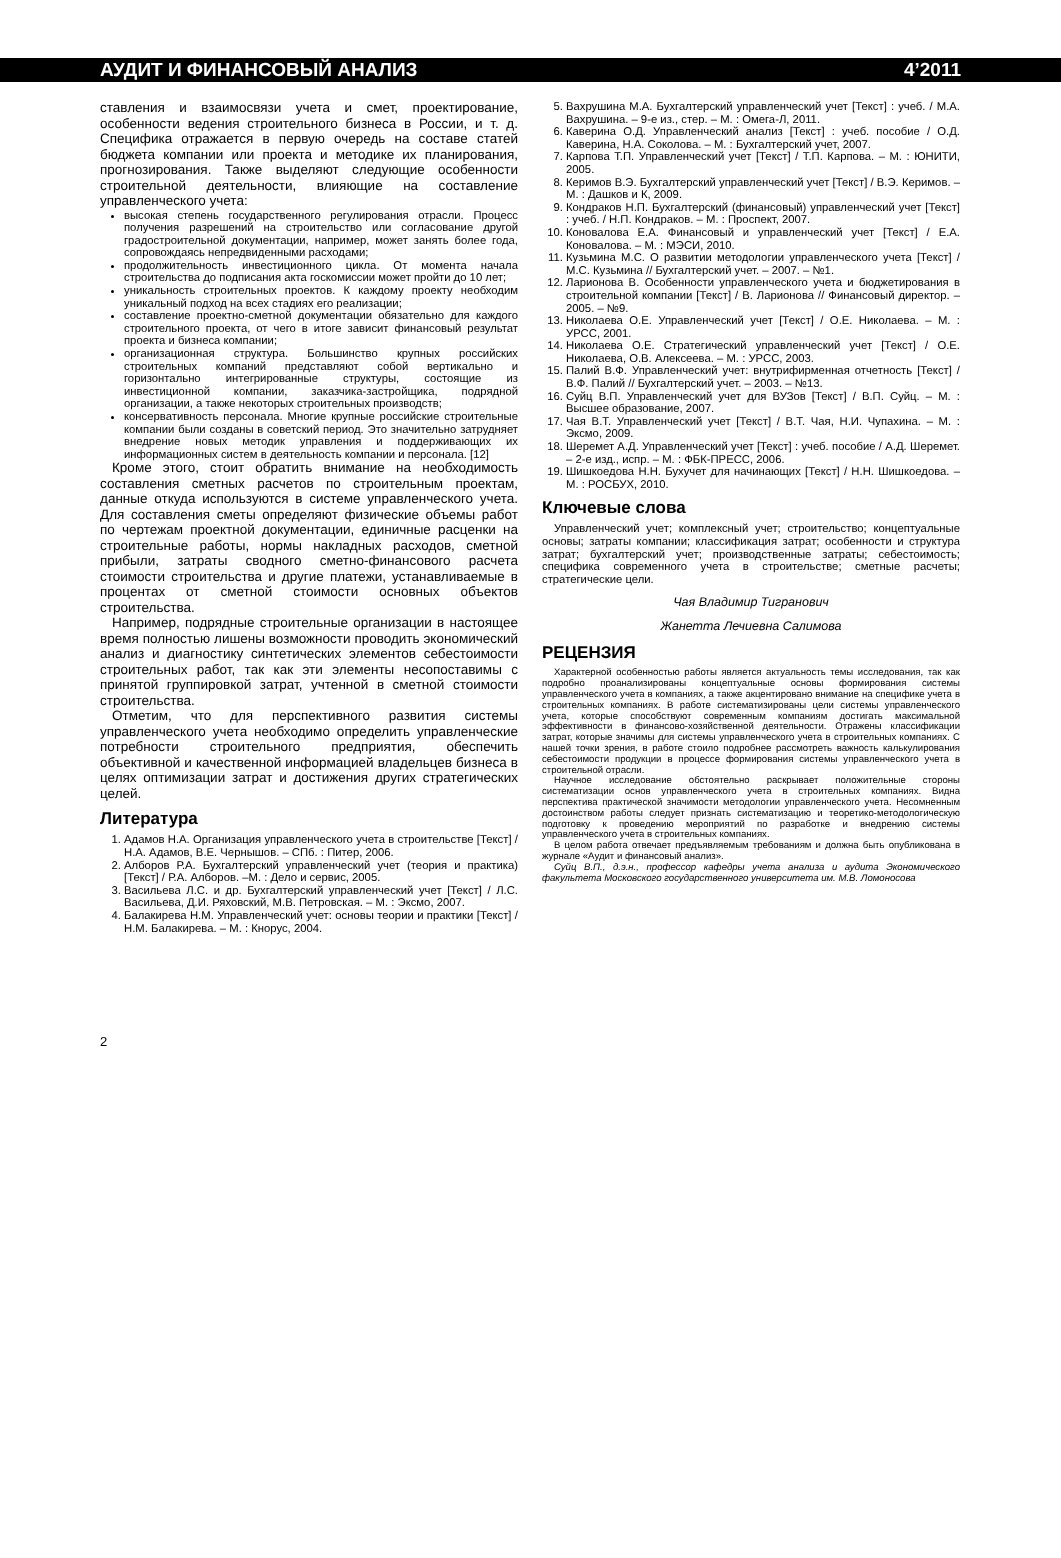АУДИТ И ФИНАНСОВЫЙ АНАЛИЗ 4’2011
ставления и взаимосвязи учета и смет, проектирование, особенности ведения строительного бизнеса в России, и т. д. Специфика отражается в первую очередь на составе статей бюджета компании или проекта и методике их планирования, прогнозирования. Также выделяют следующие особенности строительной деятельности, влияющие на составление управленческого учета:
высокая степень государственного регулирования отрасли. Процесс получения разрешений на строительство или согласование другой градостроительной документации, например, может занять более года, сопровождаясь непредвиденными расходами;
продолжительность инвестиционного цикла. От момента начала строительства до подписания акта госкомиссии может пройти до 10 лет;
уникальность строительных проектов. К каждому проекту необходим уникальный подход на всех стадиях его реализации;
составление проектно-сметной документации обязательно для каждого строительного проекта, от чего в итоге зависит финансовый результат проекта и бизнеса компании;
организационная структура. Большинство крупных российских строительных компаний представляют собой вертикально и горизонтально интегрированные структуры, состоящие из инвестиционной компании, заказчика-застройщика, подрядной организации, а также некоторых строительных производств;
консервативность персонала. Многие крупные российские строительные компании были созданы в советский период. Это значительно затрудняет внедрение новых методик управления и поддерживающих их информационных систем в деятельность компании и персонала. [12]
Кроме этого, стоит обратить внимание на необходимость составления сметных расчетов по строительным проектам, данные откуда используются в системе управленческого учета. Для составления сметы определяют физические объемы работ по чертежам проектной документации, единичные расценки на строительные работы, нормы накладных расходов, сметной прибыли, затраты сводного сметно-финансового расчета стоимости строительства и другие платежи, устанавливаемые в процентах от сметной стоимости основных объектов строительства.
Например, подрядные строительные организации в настоящее время полностью лишены возможности проводить экономический анализ и диагностику синтетических элементов себестоимости строительных работ, так как эти элементы несопоставимы с принятой группировкой затрат, учтенной в сметной стоимости строительства.
Отметим, что для перспективного развития системы управленческого учета необходимо определить управленческие потребности строительного предприятия, обеспечить объективной и качественной информацией владельцев бизнеса в целях оптимизации затрат и достижения других стратегических целей.
Литература
1. Адамов Н.А. Организация управленческого учета в строительстве [Текст] / Н.А. Адамов, В.Е. Чернышов. – СПб. : Питер, 2006.
2. Алборов Р.А. Бухгалтерский управленческий учет (теория и практика) [Текст] / Р.А. Алборов. –М. : Дело и сервис, 2005.
3. Васильева Л.С. и др. Бухгалтерский управленческий учет [Текст] / Л.С. Васильева, Д.И. Ряховский, М.В. Петровская. – М. : Эксмо, 2007.
4. Балакирева Н.М. Управленческий учет: основы теории и практики [Текст] / Н.М. Балакирева. – М. : Кнорус, 2004.
5. Вахрушина М.А. Бухгалтерский управленческий учет [Текст] : учеб. / М.А. Вахрушина. – 9-е из., стер. – М. : Омега-Л, 2011.
6. Каверина О.Д. Управленческий анализ [Текст] : учеб. пособие / О.Д. Каверина, Н.А. Соколова. – М. : Бухгалтерский учет, 2007.
7. Карпова Т.П. Управленческий учет [Текст] / Т.П. Карпова. – М. : ЮНИТИ, 2005.
8. Керимов В.Э. Бухгалтерский управленческий учет [Текст] / В.Э. Керимов. – М. : Дашков и К, 2009.
9. Кондраков Н.П. Бухгалтерский (финансовый) управленческий учет [Текст] : учеб. / Н.П. Кондраков. – М. : Проспект, 2007.
10. Коновалова Е.А. Финансовый и управленческий учет [Текст] / Е.А. Коновалова. – М. : МЭСИ, 2010.
11. Кузьмина М.С. О развитии методологии управленческого учета [Текст] / М.С. Кузьмина // Бухгалтерский учет. – 2007. – №1.
12. Ларионова В. Особенности управленческого учета и бюджетирования в строительной компании [Текст] / В. Ларионова // Финансовый директор. – 2005. – №9.
13. Николаева О.Е. Управленческий учет [Текст] / О.Е. Николаева. – М. : УРСС, 2001.
14. Николаева О.Е. Стратегический управленческий учет [Текст] / О.Е. Николаева, О.В. Алексеева. – М. : УРСС, 2003.
15. Палий В.Ф. Управленческий учет: внутрифирменная отчетность [Текст] / В.Ф. Палий // Бухгалтерский учет. – 2003. – №13.
16. Суйц В.П. Управленческий учет для ВУЗов [Текст] / В.П. Суйц. – М. : Высшее образование, 2007.
17. Чая В.Т. Управленческий учет [Текст] / В.Т. Чая, Н.И. Чупахина. – М. : Эксмо, 2009.
18. Шеремет А.Д. Управленческий учет [Текст] : учеб. пособие / А.Д. Шеремет. – 2-е изд., испр. – М. : ФБК-ПРЕСС, 2006.
19. Шишкоедова Н.Н. Бухучет для начинающих [Текст] / Н.Н. Шишкоедова. – М. : РОСБУХ, 2010.
Ключевые слова
Управленческий учет; комплексный учет; строительство; концептуальные основы; затраты компании; классификация затрат; особенности и структура затрат; бухгалтерский учет; производственные затраты; себестоимость; специфика современного учета в строительстве; сметные расчеты; стратегические цели.
Чая Владимир Тигранович
Жанетта Лечиевна Салимова
РЕЦЕНЗИЯ
Характерной особенностью работы является актуальность темы исследования, так как подробно проанализированы концептуальные основы формирования системы управленческого учета в компаниях, а также акцентировано внимание на специфике учета в строительных компаниях. В работе систематизированы цели системы управленческого учета, которые способствуют современным компаниям достигать максимальной эффективности в финансово-хозяйственной деятельности. Отражены классификации затрат, которые значимы для системы управленческого учета в строительных компаниях. С нашей точки зрения, в работе стоило подробнее рассмотреть важность калькулирования себестоимости продукции в процессе формирования системы управленческого учета в строительной отрасли.
Научное исследование обстоятельно раскрывает положительные стороны систематизации основ управленческого учета в строительных компаниях. Видна перспектива практической значимости методологии управленческого учета. Несомненным достоинством работы следует признать систематизацию и теоретико-методологическую подготовку к проведению мероприятий по разработке и внедрению системы управленческого учета в строительных компаниях.
В целом работа отвечает предъявляемым требованиям и должна быть опубликована в журнале «Аудит и финансовый анализ».
Суйц В.П., д.э.н., профессор кафедры учета анализа и аудита Экономического факультета Московского государственного университета им. М.В. Ломоносова
2